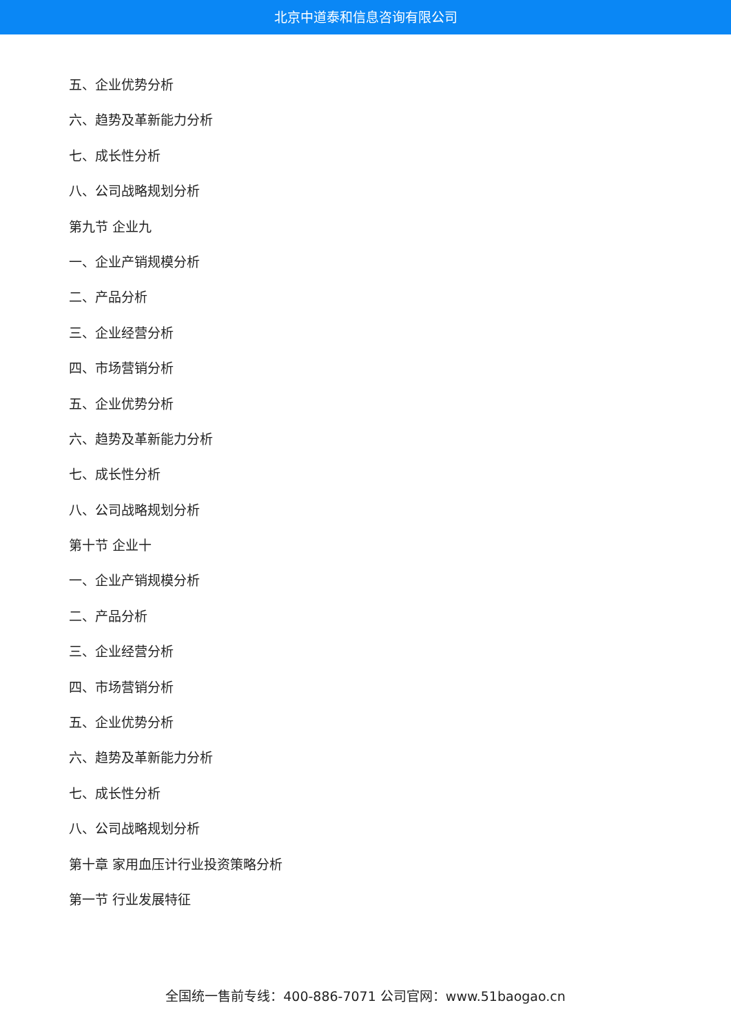北京中道泰和信息咨询有限公司
五、企业优势分析
六、趋势及革新能力分析
七、成长性分析
八、公司战略规划分析
第九节 企业九
一、企业产销规模分析
二、产品分析
三、企业经营分析
四、市场营销分析
五、企业优势分析
六、趋势及革新能力分析
七、成长性分析
八、公司战略规划分析
第十节 企业十
一、企业产销规模分析
二、产品分析
三、企业经营分析
四、市场营销分析
五、企业优势分析
六、趋势及革新能力分析
七、成长性分析
八、公司战略规划分析
第十章 家用血压计行业投资策略分析
第一节 行业发展特征
全国统一售前专线：400-886-7071 公司官网：www.51baogao.cn